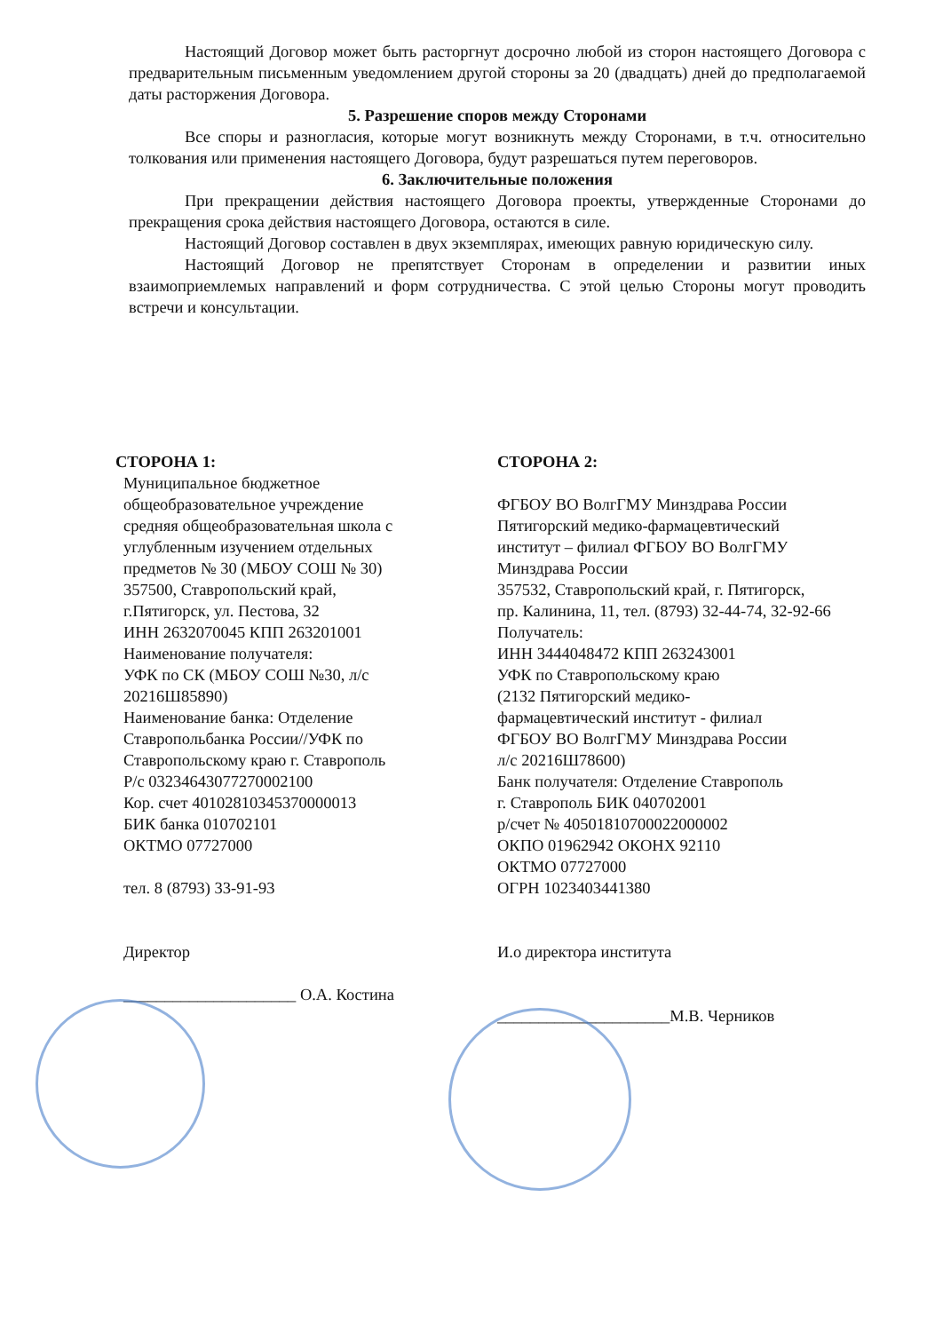Настоящий Договор может быть расторгнут досрочно любой из сторон настоящего Договора с предварительным письменным уведомлением другой стороны за 20 (двадцать) дней до предполагаемой даты расторжения Договора.
5. Разрешение споров между Сторонами
Все споры и разногласия, которые могут возникнуть между Сторонами, в т.ч. относительно толкования или применения настоящего Договора, будут разрешаться путем переговоров.
6. Заключительные положения
При прекращении действия настоящего Договора проекты, утвержденные Сторонами до прекращения срока действия настоящего Договора, остаются в силе.
Настоящий Договор составлен в двух экземплярах, имеющих равную юридическую силу.
Настоящий Договор не препятствует Сторонам в определении и развитии иных взаимоприемлемых направлений и форм сотрудничества. С этой целью Стороны могут проводить встречи и консультации.
СТОРОНА 1:
Муниципальное бюджетное
общеобразовательное учреждение
средняя общеобразовательная школа с
углубленным изучением отдельных
предметов № 30 (МБОУ СОШ № 30)
357500, Ставропольский край,
г.Пятигорск, ул. Пестова, 32
ИНН 2632070045 КПП 263201001
Наименование получателя:
УФК по СК (МБОУ СОШ №30, л/с
20216Ш85890)
Наименование банка: Отделение
Ставропольбанка России//УФК по
Ставропольскому краю г. Ставрополь
Р/с 03234643077270002100
Кор. счет 40102810345370000013
БИК банка 010702101
ОКТМО 07727000
тел. 8 (8793) 33-91-93
Директор
_____________________ О.А. Костина
СТОРОНА 2:
ФГБОУ ВО ВолгГМУ Минздрава России
Пятигорский медико-фармацевтический
институт – филиал ФГБОУ ВО ВолгГМУ
Минздрава России
357532, Ставропольский край, г. Пятигорск,
пр. Калинина, 11, тел. (8793) 32-44-74, 32-92-66
Получатель:
ИНН 3444048472 КПП 263243001
УФК по Ставропольскому краю
(2132 Пятигорский медико-
фармацевтический институт - филиал
ФГБОУ ВО ВолгГМУ Минздрава России
л/с 20216Ш78600)
Банк получателя: Отделение Ставрополь
г. Ставрополь БИК 040702001
р/счет № 40501810700022000002
ОКПО 01962942 ОКОНХ 92110
ОКТМО 07727000
ОГРН 1023403441380
И.о директора института
_____________________М.В. Черников